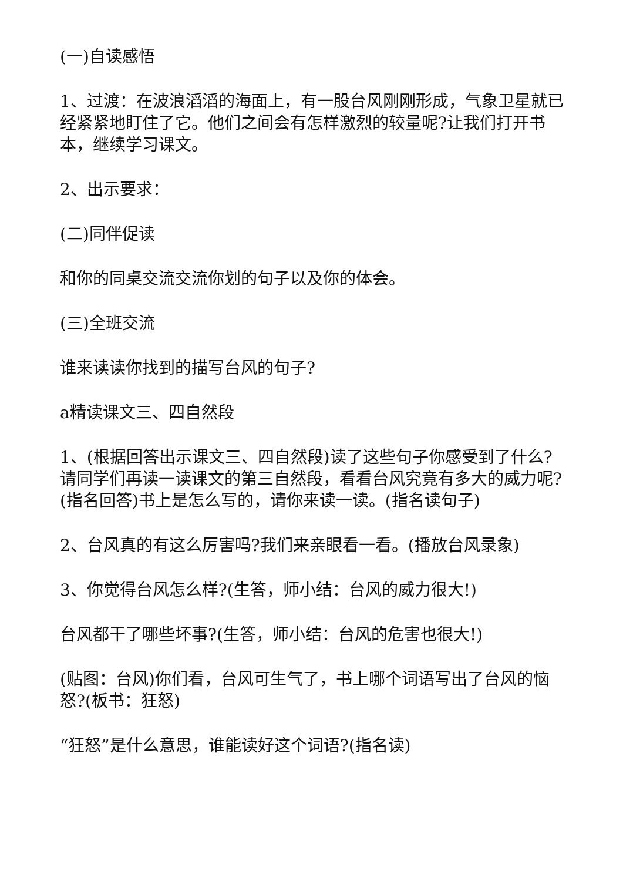(一)自读感悟
1、过渡：在波浪滔滔的海面上，有一股台风刚刚形成，气象卫星就已经紧紧地盯住了它。他们之间会有怎样激烈的较量呢?让我们打开书本，继续学习课文。
2、出示要求：
(二)同伴促读
和你的同桌交流交流你划的句子以及你的体会。
(三)全班交流
谁来读读你找到的描写台风的句子?
a精读课文三、四自然段
1、(根据回答出示课文三、四自然段)读了这些句子你感受到了什么?请同学们再读一读课文的第三自然段，看看台风究竟有多大的威力呢?(指名回答)书上是怎么写的，请你来读一读。(指名读句子)
2、台风真的有这么厉害吗?我们来亲眼看一看。(播放台风录象)
3、你觉得台风怎么样?(生答，师小结：台风的威力很大!)
台风都干了哪些坏事?(生答，师小结：台风的危害也很大!)
(贴图：台风)你们看，台风可生气了，书上哪个词语写出了台风的恼怒?(板书：狂怒)
“狂怒”是什么意思，谁能读好这个词语?(指名读)